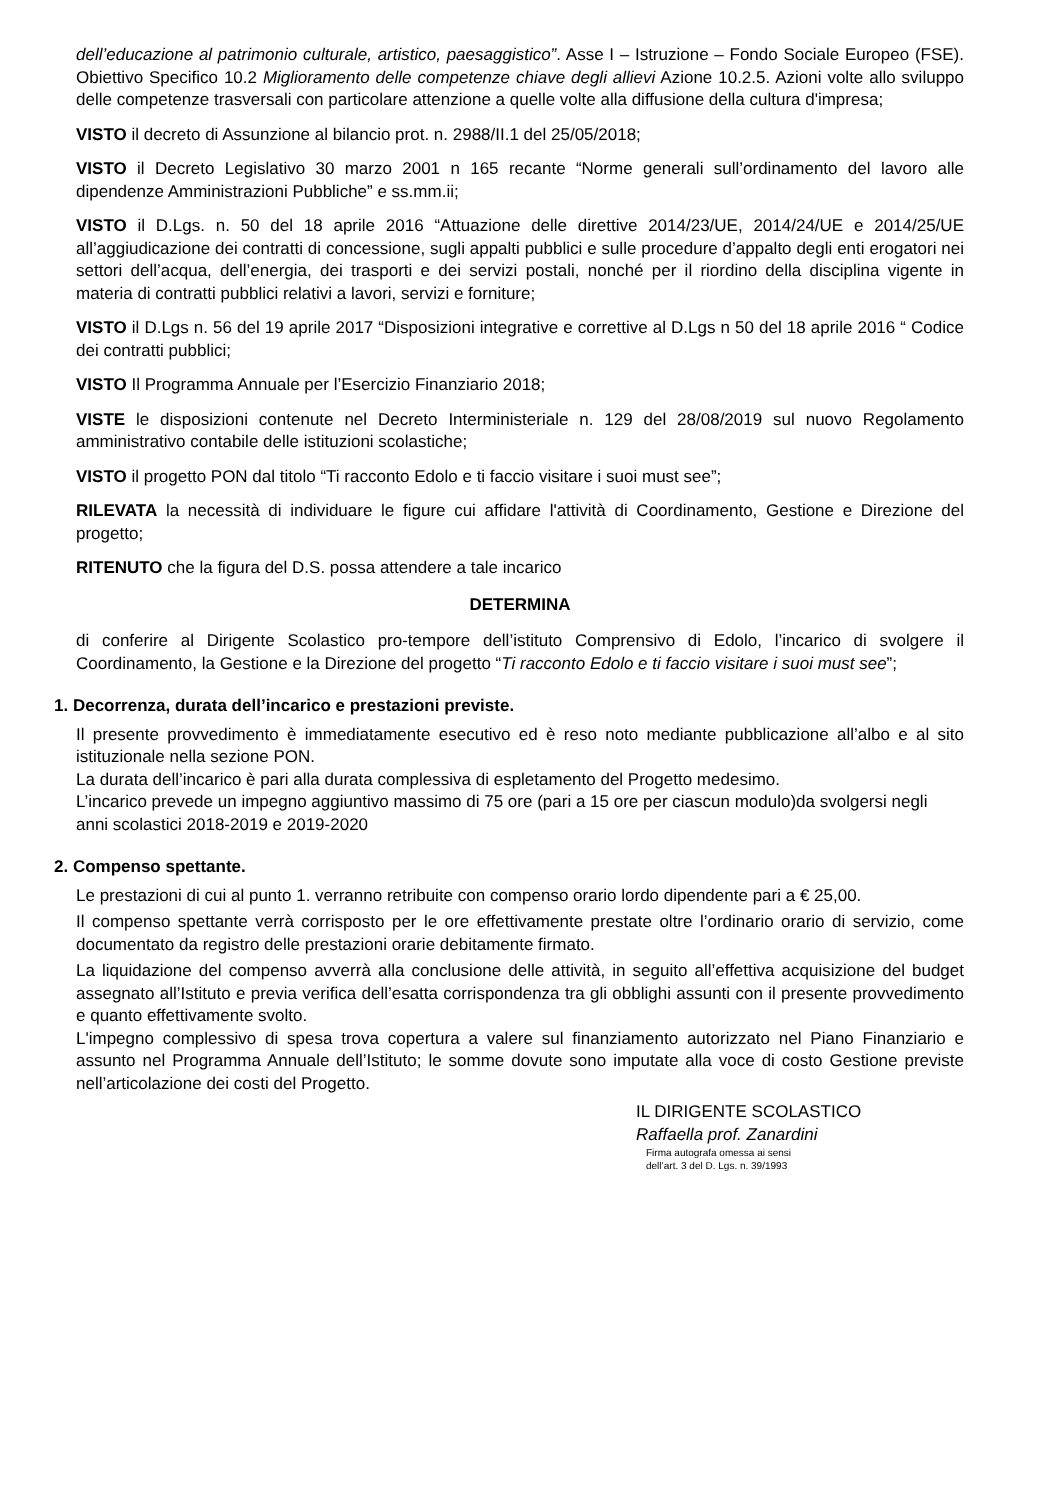dell’educazione al patrimonio culturale, artistico, paesaggistico”. Asse I – Istruzione – Fondo Sociale Europeo (FSE). Obiettivo Specifico 10.2 Miglioramento delle competenze chiave degli allievi Azione 10.2.5. Azioni volte allo sviluppo delle competenze trasversali con particolare attenzione a quelle volte alla diffusione della cultura d'impresa;
VISTO il decreto di Assunzione al bilancio prot. n. 2988/II.1 del 25/05/2018;
VISTO il Decreto Legislativo 30 marzo 2001 n 165 recante “Norme generali sull’ordinamento del lavoro alle dipendenze Amministrazioni Pubbliche” e ss.mm.ii;
VISTO il D.Lgs. n. 50 del 18 aprile 2016 “Attuazione delle direttive 2014/23/UE, 2014/24/UE e 2014/25/UE all’aggiudicazione dei contratti di concessione, sugli appalti pubblici e sulle procedure d’appalto degli enti erogatori nei settori dell’acqua, dell’energia, dei trasporti e dei servizi postali, nonché per il riordino della disciplina vigente in materia di contratti pubblici relativi a lavori, servizi e forniture;
VISTO il D.Lgs n. 56 del 19 aprile 2017 “Disposizioni integrative e correttive al D.Lgs n 50 del 18 aprile 2016 “ Codice dei contratti pubblici;
VISTO Il Programma Annuale per l’Esercizio Finanziario 2018;
VISTE le disposizioni contenute nel Decreto Interministeriale n. 129 del 28/08/2019 sul nuovo Regolamento amministrativo contabile delle istituzioni scolastiche;
VISTO il progetto PON dal titolo “Ti racconto Edolo e ti faccio visitare i suoi must see”;
RILEVATA la necessità di individuare le figure cui affidare l'attività di Coordinamento, Gestione e Direzione del progetto;
RITENUTO che la figura del D.S. possa attendere a tale incarico
DETERMINA
di conferire al Dirigente Scolastico pro-tempore dell’istituto Comprensivo di Edolo, l’incarico di svolgere il Coordinamento, la Gestione e la Direzione del progetto “Ti racconto Edolo e ti faccio visitare i suoi must see”;
1. Decorrenza, durata dell’incarico e prestazioni previste.
Il presente provvedimento è immediatamente esecutivo ed è reso noto mediante pubblicazione all’albo e al sito istituzionale nella sezione PON.
La durata dell’incarico è pari alla durata complessiva di espletamento del Progetto medesimo.
L’incarico prevede un impegno aggiuntivo massimo di 75 ore (pari a 15 ore per ciascun modulo)da svolgersi negli anni scolastici 2018-2019 e 2019-2020
2. Compenso spettante.
Le prestazioni di cui al punto 1. verranno retribuite con compenso orario lordo dipendente pari a € 25,00.
Il compenso spettante verrà corrisposto per le ore effettivamente prestate oltre l’ordinario orario di servizio, come documentato da registro delle prestazioni orarie debitamente firmato.
La liquidazione del compenso avverrà alla conclusione delle attività, in seguito all’effettiva acquisizione del budget assegnato all’Istituto e previa verifica dell’esatta corrispondenza tra gli obblighi assunti con il presente provvedimento e quanto effettivamente svolto.
L'impegno complessivo di spesa trova copertura a valere sul finanziamento autorizzato nel Piano Finanziario e assunto nel Programma Annuale dell’Istituto; le somme dovute sono imputate alla voce di costo Gestione previste nell’articolazione dei costi del Progetto.
IL DIRIGENTE SCOLASTICO
Raffaella prof. Zanardini
Firma autografa omessa ai sensi
dell’art. 3 del D. Lgs. n. 39/1993